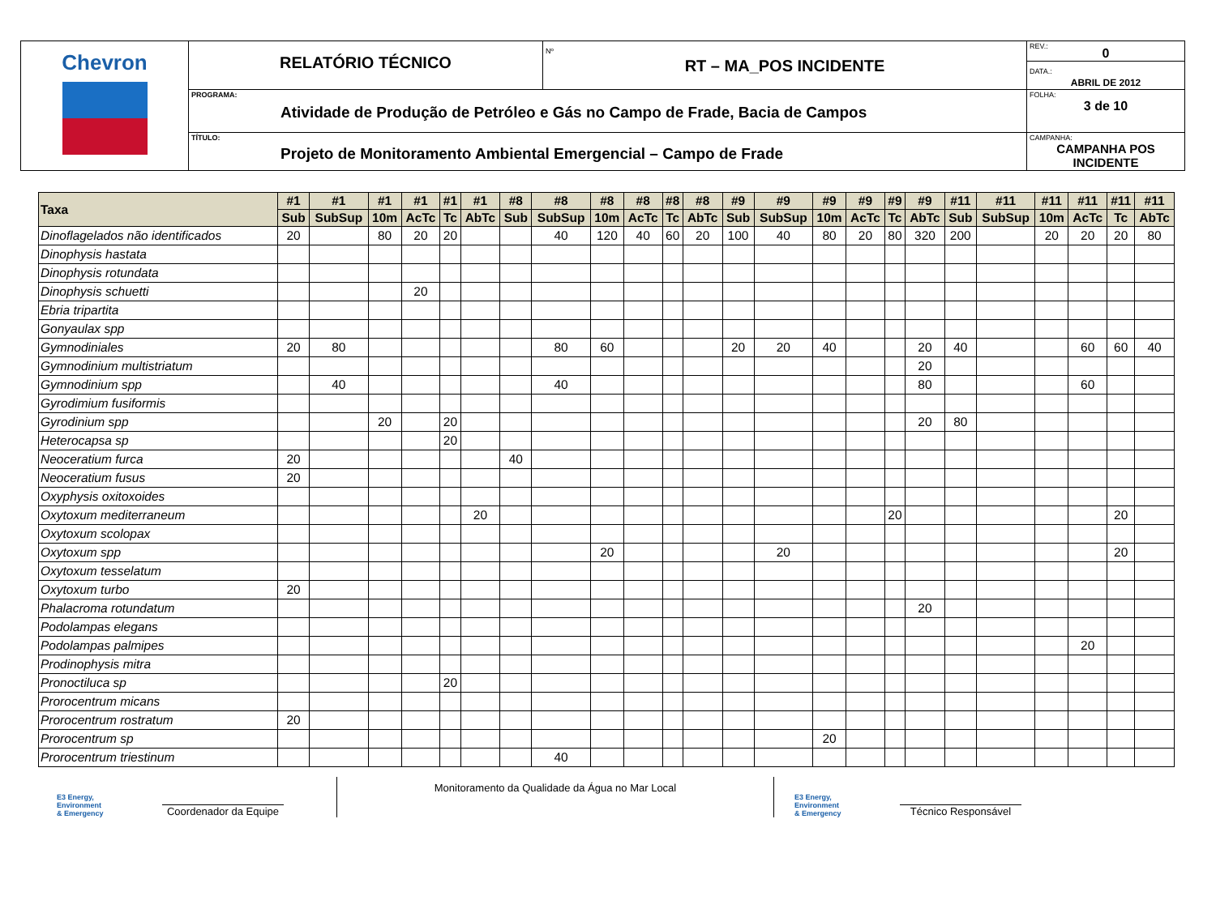| Chevron | RELATÓRIO TÉCNICO | Nº RT – MA_POS INCIDENTE | REV.: 0 DATA.: ABRIL DE 2012 |
| | PROGRAMA: Atividade de Produção de Petróleo e Gás no Campo de Frade, Bacia de Campos | | FOLHA: 3 de 10 |
| | TÍTULO: Projeto de Monitoramento Ambiental Emergencial – Campo de Frade | | CAMPANHA: CAMPANHA POS INCIDENTE |
| Taxa | #1 | #1 | #1 | #1 | #1 | #1 | #8 | #8 | #8 | #8 | #8 | #8 | #9 | #9 | #9 | #9 | #9 | #9 | #11 | #11 | #11 | #11 | #11 | #11 |
| --- | --- | --- | --- | --- | --- | --- | --- | --- | --- | --- | --- | --- | --- | --- | --- | --- | --- | --- | --- | --- | --- | --- | --- | --- |
| | Sub | SubSup | 10m | AcTc | Tc | AbTc | Sub | SubSup | 10m | AcTc | Tc | AbTc | Sub | SubSup | 10m | AcTc | Tc | AbTc | Sub | SubSup | 10m | AcTc | Tc | AbTc |
| Dinoflagelados não identificados | 20 | | 80 | 20 | 20 | | | 40 | 120 | 40 | 60 | 20 | 100 | 40 | 80 | 20 | 80 | 320 | 200 | | 20 | 20 | 20 | 80 |
| Dinophysis hastata | | | | | | | | | | | | | | | | | | | | | | | | |
| Dinophysis rotundata | | | | | | | | | | | | | | | | | | | | | | | | |
| Dinophysis schuetti | | | | 20 | | | | | | | | | | | | | | | | | | | | |
| Ebria tripartita | | | | | | | | | | | | | | | | | | | | | | | | |
| Gonyaulax spp | | | | | | | | | | | | | | | | | | | | | | | | |
| Gymnodiniales | 20 | 80 | | | | | | 80 | 60 | | | | 20 | 20 | 40 | | | 20 | 40 | | | 60 | 60 | 40 |
| Gymnodinium multistriatum | | | | | | | | | | | | | | | | | | 20 | | | | | | |
| Gymnodinium spp | | 40 | | | | | | 40 | | | | | | | | | | 80 | | | | 60 | | |
| Gyrodimium fusiformis | | | | | | | | | | | | | | | | | | | | | | | | |
| Gyrodinium spp | | | 20 | | 20 | | | | | | | | | | | | | 20 | 80 | | | | | |
| Heterocapsa sp | | | | | 20 | | | | | | | | | | | | | | | | | | | |
| Neoceratium furca | 20 | | | | | | 40 | | | | | | | | | | | | | | | | | |
| Neoceratium fusus | 20 | | | | | | | | | | | | | | | | | | | | | | | |
| Oxyphysis oxitoxoides | | | | | | | | | | | | | | | | | | | | | | | | |
| Oxytoxum mediterraneum | | | | | | 20 | | | | | | | | | | | 20 | | | | | | 20 | |
| Oxytoxum scolopax | | | | | | | | | | | | | | | | | | | | | | | | |
| Oxytoxum spp | | | | | | | | | 20 | | | | | 20 | | | | | | | | | 20 | |
| Oxytoxum tesselatum | | | | | | | | | | | | | | | | | | | | | | | | |
| Oxytoxum turbo | 20 | | | | | | | | | | | | | | | | | | | | | | | |
| Phalacroma rotundatum | | | | | | | | | | | | | | | | | | 20 | | | | | | |
| Podolampas elegans | | | | | | | | | | | | | | | | | | | | | | | | |
| Podolampas palmipes | | | | | | | | | | | | | | | | | | | | | | 20 | | |
| Prodinophysis mitra | | | | | | | | | | | | | | | | | | | | | | | | |
| Pronoctiluca sp | | | | | 20 | | | | | | | | | | | | | | | | | | | |
| Prorocentrum micans | | | | | | | | | | | | | | | | | | | | | | | | |
| Prorocentrum rostratum | 20 | | | | | | | | | | | | | | | | | | | | | | | |
| Prorocentrum sp | | | | | | | | | | | | | | | 20 | | | | | | | | | |
| Prorocentrum triestinum | | | | | | | | 40 | | | | | | | | | | | | | | | | |
E3 Energy, Environment & Emergency
Coordenador da Equipe
Monitoramento da Qualidade da Água no Mar Local
E3 Energy, Environment & Emergency
Técnico Responsável